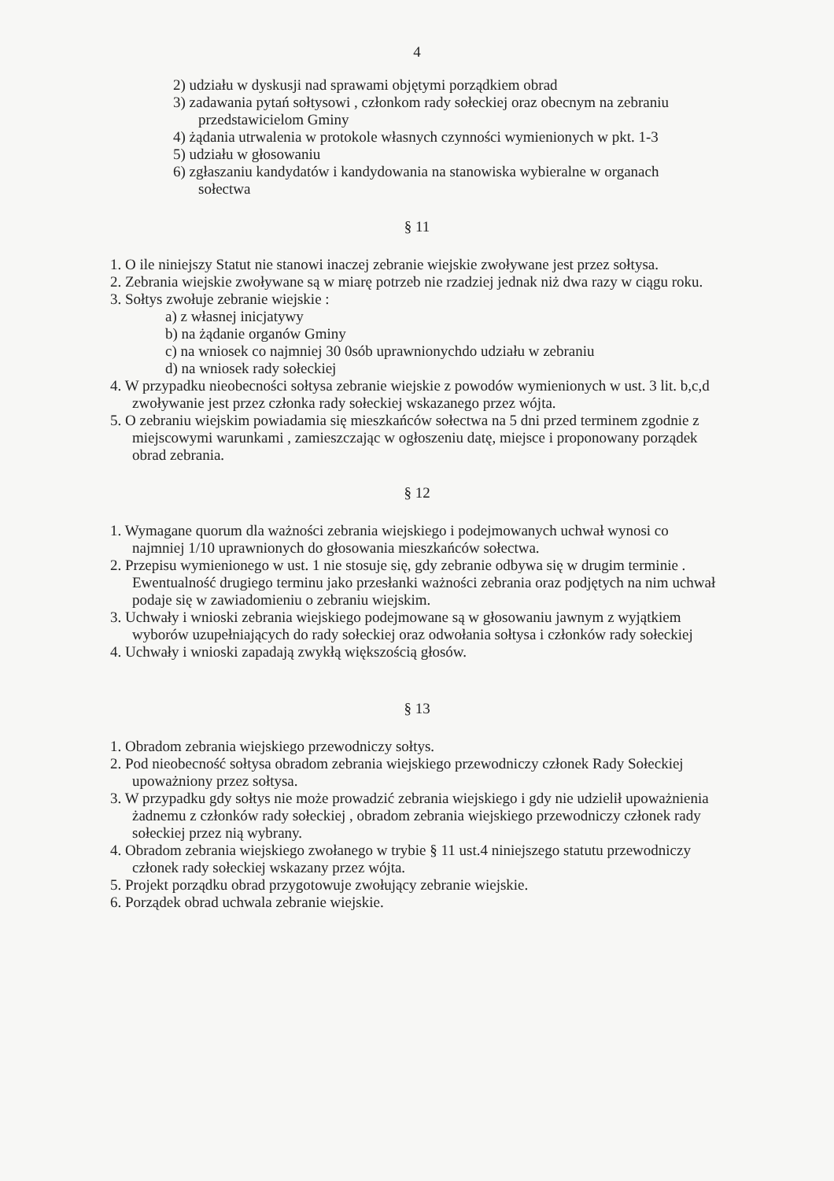4
2) udziału w dyskusji nad sprawami objętymi porządkiem obrad
3) zadawania pytań sołtysowi , członkom rady sołeckiej oraz obecnym na zebraniu
przedstawicielom Gminy
4) żądania utrwalenia w protokole własnych czynności wymienionych w pkt. 1-3
5) udziału w głosowaniu
6) zgłaszaniu kandydatów i kandydowania na stanowiska wybieralne w organach
sołectwa
§ 11
1. O ile niniejszy Statut nie stanowi inaczej zebranie wiejskie zwoływane jest przez sołtysa.
2. Zebrania wiejskie zwoływane są w miarę potrzeb nie rzadziej jednak niż dwa razy w ciągu roku.
3. Sołtys zwołuje zebranie wiejskie :
a) z własnej inicjatywy
b) na żądanie organów Gminy
c) na wniosek co najmniej 30 0sób uprawnionychdo udziału w zebraniu
d) na wniosek rady sołeckiej
4. W przypadku nieobecności sołtysa zebranie wiejskie z powodów wymienionych w ust. 3 lit. b,c,d zwoływanie jest przez członka rady sołeckiej wskazanego przez wójta.
5. O zebraniu wiejskim powiadamia się mieszkańców sołectwa na 5 dni przed terminem zgodnie z miejscowymi warunkami , zamieszczając w ogłoszeniu datę, miejsce i proponowany porządek obrad zebrania.
§ 12
1. Wymagane quorum dla ważności zebrania wiejskiego i podejmowanych uchwał wynosi co najmniej 1/10 uprawnionych do głosowania mieszkańców sołectwa.
2. Przepisu wymienionego w ust. 1 nie stosuje się, gdy zebranie odbywa się w drugim terminie . Ewentualność drugiego terminu jako przesłanki ważności zebrania oraz podjętych na nim uchwał podaje się w zawiadomieniu o zebraniu wiejskim.
3. Uchwały i wnioski zebrania wiejskiego podejmowane są w głosowaniu jawnym z wyjątkiem wyborów uzupełniających do rady sołeckiej oraz odwołania sołtysa i członków rady sołeckiej
4. Uchwały i wnioski zapadają zwykłą większością głosów.
§ 13
1. Obradom zebrania wiejskiego przewodniczy sołtys.
2. Pod nieobecność sołtysa obradom zebrania wiejskiego przewodniczy członek Rady Sołeckiej upoważniony przez sołtysa.
3. W przypadku gdy sołtys nie może prowadzić zebrania wiejskiego i gdy nie udzielił upoważnienia żadnemu z członków rady sołeckiej , obradom zebrania wiejskiego przewodniczy członek rady sołeckiej przez nią wybrany.
4. Obradom zebrania wiejskiego zwołanego w trybie § 11 ust.4 niniejszego statutu przewodniczy członek rady sołeckiej wskazany przez wójta.
5. Projekt porządku obrad przygotowuje zwołujący zebranie wiejskie.
6. Porządek obrad uchwala zebranie wiejskie.